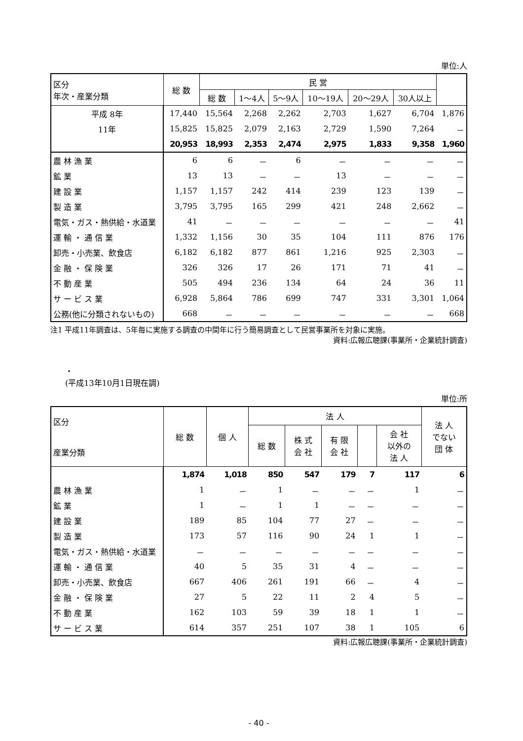単位:人
| 区分 年次・産業分類 | 総 数 | 民 営 | | | | | | |
| --- | --- | --- | --- | --- | --- | --- | --- | --- |
| | | 総 数 | 1～4人 | 5～9人 | 10～19人 | 20～29人 | 30人以上 | |
| 平成 8年 | 17,440 | 15,564 | 2,268 | 2,262 | 2,703 | 1,627 | 6,704 | 1,876 |
| 11年 | 15,825 | 15,825 | 2,079 | 2,163 | 2,729 | 1,590 | 7,264 | － |
| | 20,953 | 18,993 | 2,353 | 2,474 | 2,975 | 1,833 | 9,358 | 1,960 |
| 農 林 漁 業 | 6 | 6 | － | 6 | － | － | － | － |
| 鉱 業 | 13 | 13 | － | － | 13 | － | － | － |
| 建 設 業 | 1,157 | 1,157 | 242 | 414 | 239 | 123 | 139 | － |
| 製 造 業 | 3,795 | 3,795 | 165 | 299 | 421 | 248 | 2,662 | － |
| 電気・ガス・熱供給・水道業 | 41 | － | － | － | － | － | － | 41 |
| 運 輸 ・ 通 信 業 | 1,332 | 1,156 | 30 | 35 | 104 | 111 | 876 | 176 |
| 卸売・小売業、飲食店 | 6,182 | 6,182 | 877 | 861 | 1,216 | 925 | 2,303 | － |
| 金 融 ・ 保 険 業 | 326 | 326 | 17 | 26 | 171 | 71 | 41 | － |
| 不 動 産 業 | 505 | 494 | 236 | 134 | 64 | 24 | 36 | 11 |
| サ ー ビ ス 業 | 6,928 | 5,864 | 786 | 699 | 747 | 331 | 3,301 | 1,064 |
| 公務(他に分類されないもの) | 668 | － | － | － | － | － | － | 668 |
注1 平成11年調査は、5年毎に実施する調査の中間年に行う簡易調査として民営事業所を対象に実施。
資料:広報広聴課(事業所・企業統計調査)
・
(平成13年10月1日現在調)
単位:所
| 区分 産業分類 | 総 数 | 個 人 | 法 人 | | | | | 法 人 でない 団 体 |
| --- | --- | --- | --- | --- | --- | --- | --- | --- |
| | | | 総 数 | 株 式 会 社 | 有 限 会 社 | | 会 社 以外の 法 人 | |
| | 1,874 | 1,018 | 850 | 547 | 179 | 7 | 117 | 6 |
| 農 林 漁 業 | 1 | － | 1 | － | － | － | 1 | － |
| 鉱 業 | 1 | － | 1 | 1 | － | － | － | － |
| 建 設 業 | 189 | 85 | 104 | 77 | 27 | － | － | － |
| 製 造 業 | 173 | 57 | 116 | 90 | 24 | 1 | 1 | － |
| 電気・ガス・熱供給・水道業 | － | － | － | － | － | － | － | － |
| 運 輸 ・ 通 信 業 | 40 | 5 | 35 | 31 | 4 | － | － | － |
| 卸売・小売業、飲食店 | 667 | 406 | 261 | 191 | 66 | － | 4 | － |
| 金 融 ・ 保 険 業 | 27 | 5 | 22 | 11 | 2 | 4 | 5 | － |
| 不 動 産 業 | 162 | 103 | 59 | 39 | 18 | 1 | 1 | － |
| サ ー ビ ス 業 | 614 | 357 | 251 | 107 | 38 | 1 | 105 | 6 |
資料:広報広聴課(事業所・企業統計調査)
- 40 -